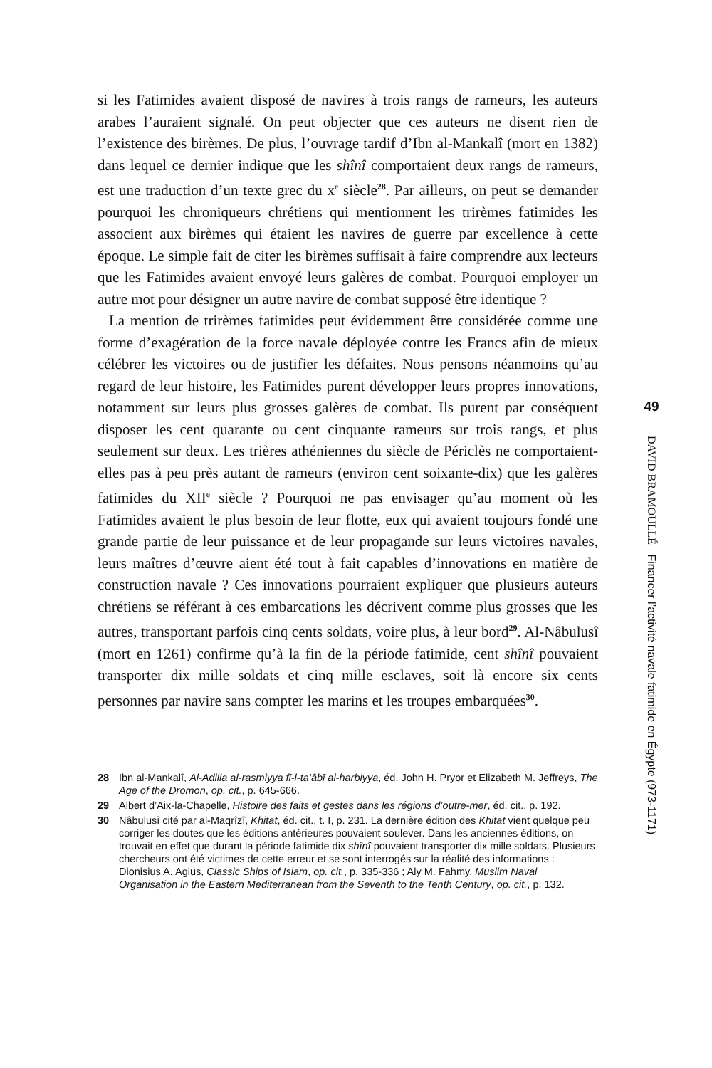si les Fatimides avaient disposé de navires à trois rangs de rameurs, les auteurs arabes l’auraient signalé. On peut objecter que ces auteurs ne disent rien de l’existence des birèmes. De plus, l’ouvrage tardif d’Ibn al-Mankalî (mort en 1382) dans lequel ce dernier indique que les shînî comportaient deux rangs de rameurs, est une traduction d’un texte grec du x<sup>e</sup> siècle<sup>28</sup>. Par ailleurs, on peut se demander pourquoi les chroniqueurs chrétiens qui mentionnent les trirèmes fatimides les associent aux birèmes qui étaient les navires de guerre par excellence à cette époque. Le simple fait de citer les birèmes suffisait à faire comprendre aux lecteurs que les Fatimides avaient envoyé leurs galères de combat. Pourquoi employer un autre mot pour désigner un autre navire de combat supposé être identique ?
La mention de trirèmes fatimides peut évidemment être considérée comme une forme d’exagération de la force navale déployée contre les Francs afin de mieux célébrer les victoires ou de justifier les défaites. Nous pensons néanmoins qu’au regard de leur histoire, les Fatimides purent développer leurs propres innovations, notamment sur leurs plus grosses galères de combat. Ils purent par conséquent disposer les cent quarante ou cent cinquante rameurs sur trois rangs, et plus seulement sur deux. Les trières athéniennes du siècle de Périclès ne comportaient-elles pas à peu près autant de rameurs (environ cent soixante-dix) que les galères fatimides du XII<sup>e</sup> siècle ? Pourquoi ne pas envisager qu’au moment où les Fatimides avaient le plus besoin de leur flotte, eux qui avaient toujours fondé une grande partie de leur puissance et de leur propagande sur leurs victoires navales, leurs maîtres d’œuvre aient été tout à fait capables d’innovations en matière de construction navale ? Ces innovations pourraient expliquer que plusieurs auteurs chrétiens se référant à ces embarcations les décrivent comme plus grosses que les autres, transportant parfois cinq cents soldats, voire plus, à leur bord<sup>29</sup>. Al-Nâbulusî (mort en 1261) confirme qu’à la fin de la période fatimide, cent shînî pouvaient transporter dix mille soldats et cinq mille esclaves, soit là encore six cents personnes par navire sans compter les marins et les troupes embarquées<sup>30</sup>.
28 Ibn al-Mankalî, Al-Adilla al-rasmiyya fī-l-ta‘âbī al-harbiyya, éd. John H. Pryor et Elizabeth M. Jeffreys, The Age of the Dromon, op. cit., p. 645-666.
29 Albert d’Aix-la-Chapelle, Histoire des faits et gestes dans les régions d’outre-mer, éd. cit., p. 192.
30 Nâbulusî cité par al-Maqrîzî, Khitat, éd. cit., t. I, p. 231. La dernière édition des Khitat vient quelque peu corriger les doutes que les éditions antérieures pouvaient soulever. Dans les anciennes éditions, on trouvait en effet que durant la période fatimide dix shînî pouvaient transporter dix mille soldats. Plusieurs chercheurs ont été victimes de cette erreur et se sont interrogés sur la réalité des informations : Dionisius A. Agius, Classic Ships of Islam, op. cit., p. 335-336 ; Aly M. Fahmy, Muslim Naval Organisation in the Eastern Mediterranean from the Seventh to the Tenth Century, op. cit., p. 132.
49
DAVID BRAMOULLÉ Financer l’activité navale fatimide en Égypte (973-1171)